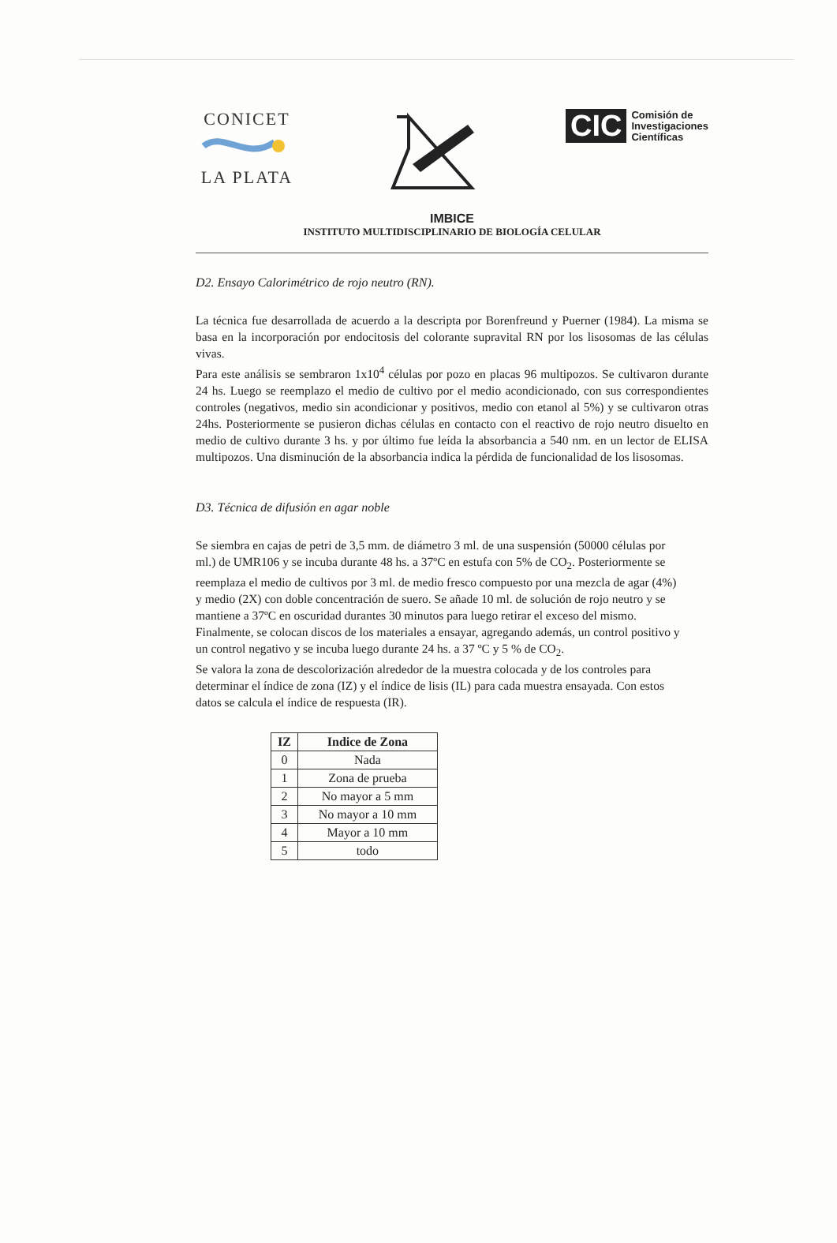CONICET
LA PLATA
CIC Comisión de
Investigaciones
Científicas
IMBICE
INSTITUTO MULTIDISCIPLINARIO DE BIOLOGÍA CELULAR
D2. Ensayo Calorimétrico de rojo neutro (RN).
La técnica fue desarrollada de acuerdo a la descripta por Borenfreund y Puerner (1984). La misma se basa en la incorporación por endocitosis del colorante supravital RN por los lisosomas de las células vivas.
Para este análisis se sembraron 1x10<sup>4</sup> células por pozo en placas 96 multipozos. Se cultivaron durante 24 hs. Luego se reemplazo el medio de cultivo por el medio acondicionado, con sus correspondientes controles (negativos, medio sin acondicionar y positivos, medio con etanol al 5%) y se cultivaron otras 24hs. Posteriormente se pusieron dichas células en contacto con el reactivo de rojo neutro disuelto en medio de cultivo durante 3 hs. y por último fue leída la absorbancia a 540 nm. en un lector de ELISA multipozos. Una disminución de la absorbancia indica la pérdida de funcionalidad de los lisosomas.
D3. Técnica de difusión en agar noble
Se siembra en cajas de petri de 3,5 mm. de diámetro 3 ml. de una suspensión (50000 células por ml.) de UMR106 y se incuba durante 48 hs. a 37ºC en estufa con 5% de CO<sub>2</sub>. Posteriormente se reemplaza el medio de cultivos por 3 ml. de medio fresco compuesto por una mezcla de agar (4%) y medio (2X) con doble concentración de suero. Se añade 10 ml. de solución de rojo neutro y se mantiene a 37ºC en oscuridad durantes 30 minutos para luego retirar el exceso del mismo. Finalmente, se colocan discos de los materiales a ensayar, agregando además, un control positivo y un control negativo y se incuba luego durante 24 hs. a 37 ºC y 5 % de CO<sub>2</sub>.
Se valora la zona de descolorización alrededor de la muestra colocada y de los controles para determinar el índice de zona (IZ) y el índice de lisis (IL) para cada muestra ensayada. Con estos datos se calcula el índice de respuesta (IR).
| IZ | Indice de Zona |
| --- | --- |
| 0 | Nada |
| 1 | Zona de prueba |
| 2 | No mayor a 5 mm |
| 3 | No mayor a 10 mm |
| 4 | Mayor a 10 mm |
| 5 | todo |